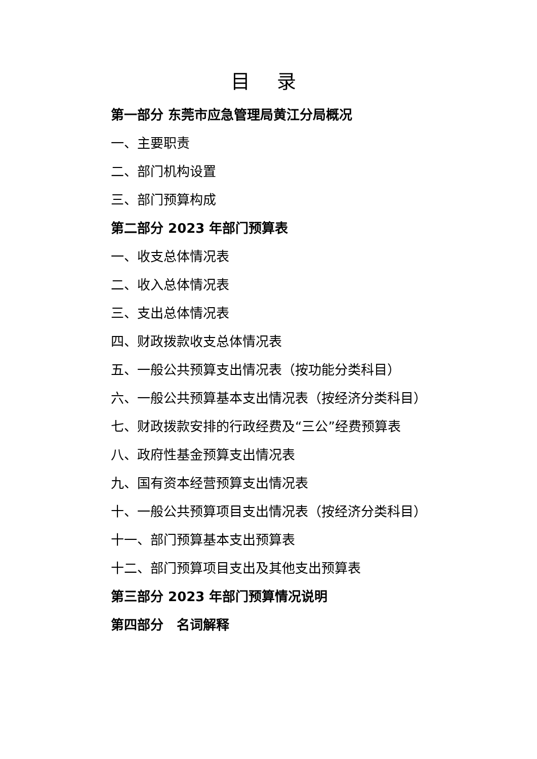目 录
第一部分 东莞市应急管理局黄江分局概况
一、主要职责
二、部门机构设置
三、部门预算构成
第二部分 2023 年部门预算表
一、收支总体情况表
二、收入总体情况表
三、支出总体情况表
四、财政拨款收支总体情况表
五、一般公共预算支出情况表（按功能分类科目）
六、一般公共预算基本支出情况表（按经济分类科目）
七、财政拨款安排的行政经费及“三公”经费预算表
八、政府性基金预算支出情况表
九、国有资本经营预算支出情况表
十、一般公共预算项目支出情况表（按经济分类科目）
十一、部门预算基本支出预算表
十二、部门预算项目支出及其他支出预算表
第三部分 2023 年部门预算情况说明
第四部分　名词解释